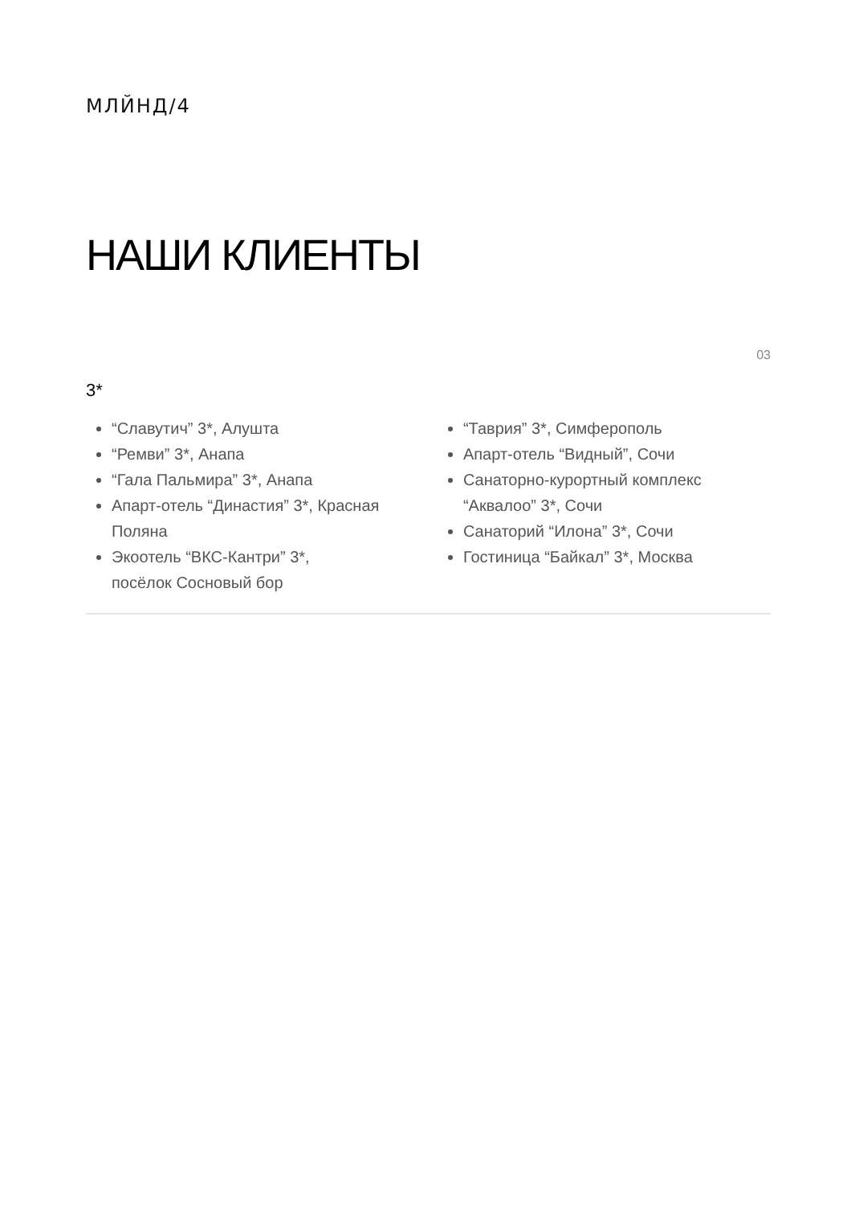МЛЙНД/4
НАШИ КЛИЕНТЫ
03
3*
“Славутич” 3*, Алушта
“Ремви” 3*, Анапа
“Гала Пальмира” 3*, Анапа
Апарт-отель “Династия” 3*, Красная Поляна
Экоотель “ВКС-Кантри” 3*,
посёлок Сосновый бор
“Таврия” 3*, Симферополь
Апарт-отель “Видный”, Сочи
Санаторно-курортный комплекс “Аквалоо” 3*, Сочи
Санаторий “Илона” 3*, Сочи
Гостиница “Байкал” 3*, Москва